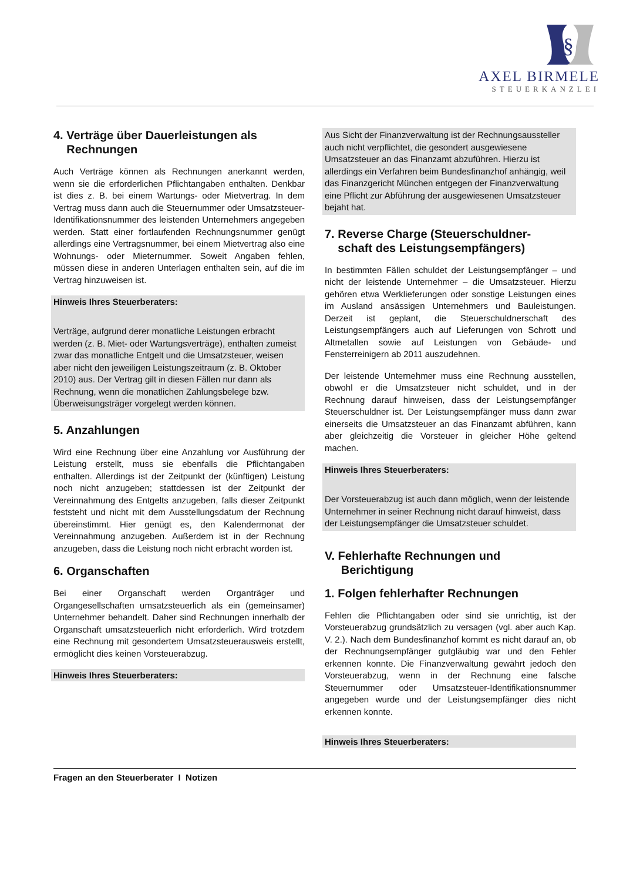§
AXEL BIRMELE
STEUERKANZLEI
4. Verträge über Dauerleistungen als
Rechnungen
Auch Verträge können als Rechnungen anerkannt werden, wenn sie die erforderlichen Pflichtangaben enthalten. Denkbar ist dies z. B. bei einem Wartungs- oder Mietvertrag. In dem Vertrag muss dann auch die Steuernummer oder Umsatzsteuer-Identifikationsnummer des leistenden Unternehmers angegeben werden. Statt einer fortlaufenden Rechnungsnummer genügt allerdings eine Vertragsnummer, bei einem Mietvertrag also eine Wohnungs- oder Mieternummer. Soweit Angaben fehlen, müssen diese in anderen Unterlagen enthalten sein, auf die im Vertrag hinzuweisen ist.
Hinweis Ihres Steuerberaters:
Verträge, aufgrund derer monatliche Leistungen erbracht werden (z. B. Miet- oder Wartungsverträge), enthalten zumeist zwar das monatliche Entgelt und die Umsatzsteuer, weisen aber nicht den jeweiligen Leistungszeitraum (z. B. Oktober 2010) aus. Der Vertrag gilt in diesen Fällen nur dann als Rechnung, wenn die monatlichen Zahlungsbelege bzw. Überweisungsträger vorgelegt werden können.
5. Anzahlungen
Wird eine Rechnung über eine Anzahlung vor Ausführung der Leistung erstellt, muss sie ebenfalls die Pflichtangaben enthalten. Allerdings ist der Zeitpunkt der (künftigen) Leistung noch nicht anzugeben; stattdessen ist der Zeitpunkt der Vereinnahmung des Entgelts anzugeben, falls dieser Zeitpunkt feststeht und nicht mit dem Ausstellungsdatum der Rechnung übereinstimmt. Hier genügt es, den Kalendermonat der Vereinnahmung anzugeben. Außerdem ist in der Rechnung anzugeben, dass die Leistung noch nicht erbracht worden ist.
6. Organschaften
Bei einer Organschaft werden Organträger und Organgesellschaften umsatzsteuerlich als ein (gemeinsamer) Unternehmer behandelt. Daher sind Rechnungen innerhalb der Organschaft umsatzsteuerlich nicht erforderlich. Wird trotzdem eine Rechnung mit gesondertem Umsatzsteuerausweis erstellt, ermöglicht dies keinen Vorsteuerabzug.
Hinweis Ihres Steuerberaters:
Aus Sicht der Finanzverwaltung ist der Rechnungsaussteller auch nicht verpflichtet, die gesondert ausgewiesene Umsatzsteuer an das Finanzamt abzuführen. Hierzu ist allerdings ein Verfahren beim Bundesfinanzhof anhängig, weil das Finanzgericht München entgegen der Finanzverwaltung eine Pflicht zur Abführung der ausgewiesenen Umsatzsteuer bejaht hat.
7. Reverse Charge (Steuerschuldner-
schaft des Leistungsempfängers)
In bestimmten Fällen schuldet der Leistungsempfänger – und nicht der leistende Unternehmer – die Umsatzsteuer. Hierzu gehören etwa Werklieferungen oder sonstige Leistungen eines im Ausland ansässigen Unternehmers und Bauleistungen. Derzeit ist geplant, die Steuerschuldnerschaft des Leistungsempfängers auch auf Lieferungen von Schrott und Altmetallen sowie auf Leistungen von Gebäude- und Fensterreinigern ab 2011 auszudehnen.
Der leistende Unternehmer muss eine Rechnung ausstellen, obwohl er die Umsatzsteuer nicht schuldet, und in der Rechnung darauf hinweisen, dass der Leistungsempfänger Steuerschuldner ist. Der Leistungsempfänger muss dann zwar einerseits die Umsatzsteuer an das Finanzamt abführen, kann aber gleichzeitig die Vorsteuer in gleicher Höhe geltend machen.
Hinweis Ihres Steuerberaters:
Der Vorsteuerabzug ist auch dann möglich, wenn der leistende Unternehmer in seiner Rechnung nicht darauf hinweist, dass der Leistungsempfänger die Umsatzsteuer schuldet.
V. Fehlerhafte Rechnungen und
Berichtigung
1. Folgen fehlerhafter Rechnungen
Fehlen die Pflichtangaben oder sind sie unrichtig, ist der Vorsteuerabzug grundsätzlich zu versagen (vgl. aber auch Kap. V. 2.). Nach dem Bundesfinanzhof kommt es nicht darauf an, ob der Rechnungsempfänger gutgläubig war und den Fehler erkennen konnte. Die Finanzverwaltung gewährt jedoch den Vorsteuerabzug, wenn in der Rechnung eine falsche Steuernummer oder Umsatzsteuer-Identifikationsnummer angegeben wurde und der Leistungsempfänger dies nicht erkennen konnte.
Hinweis Ihres Steuerberaters:
Fragen an den Steuerberater I Notizen